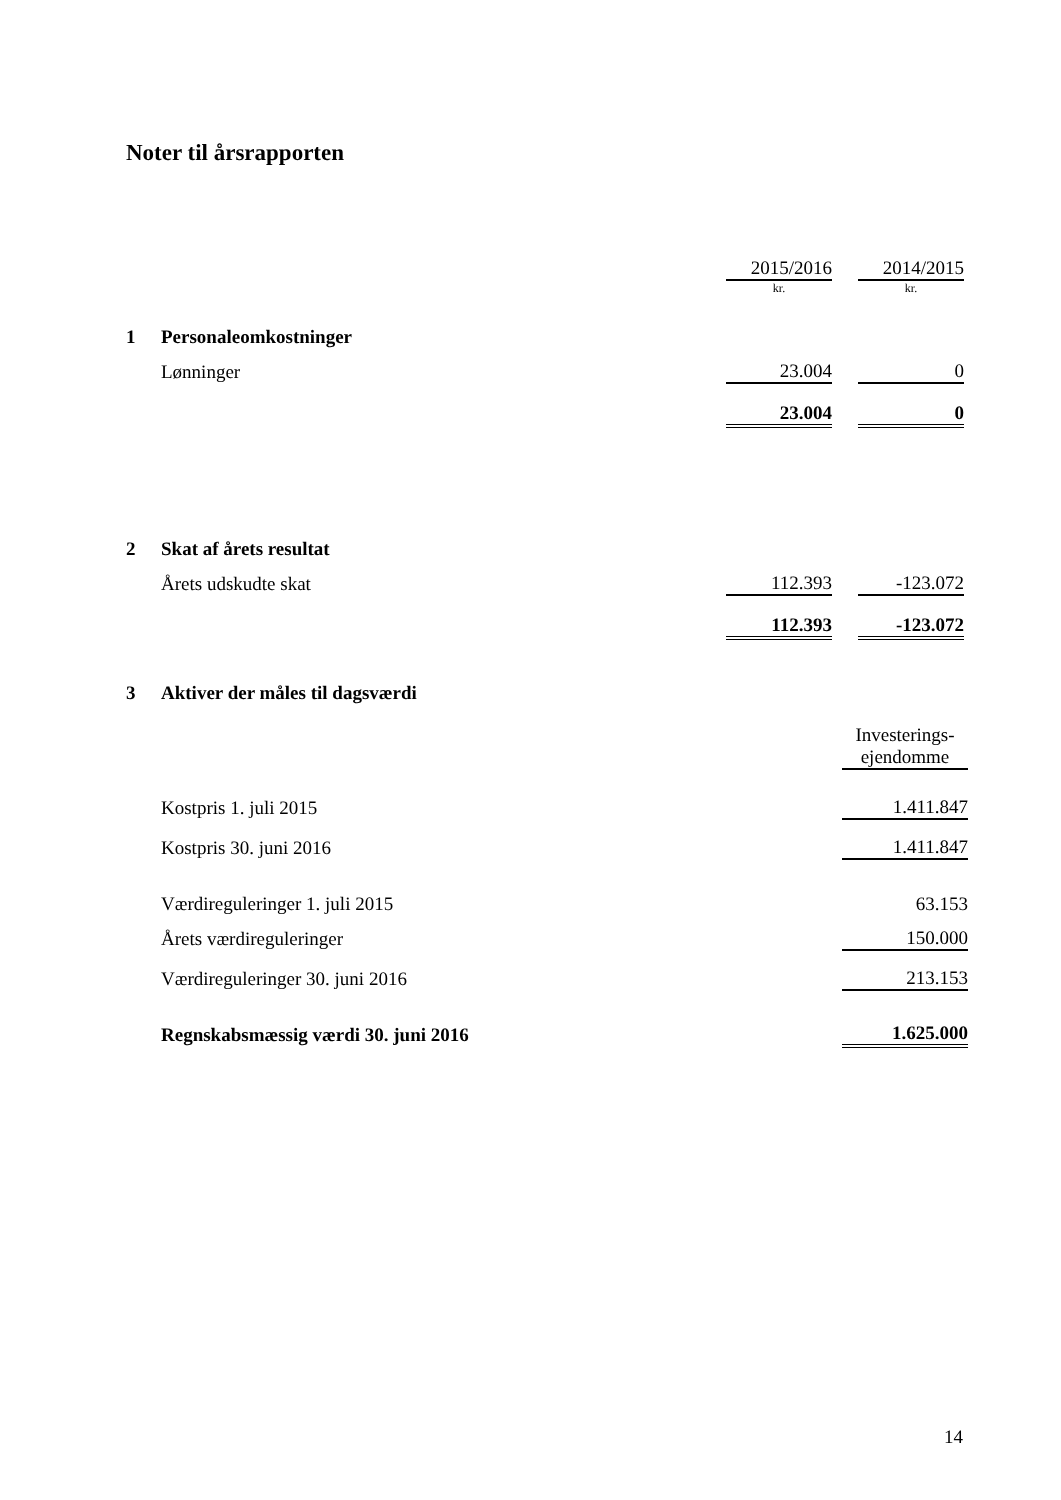Noter til årsrapporten
| | | 2015/2016 | | 2014/2015 |
| | | kr. | | kr. |
| 1 | Personaleomkostninger | | | |
| | Lønninger | 23.004 | | 0 |
| | | 23.004 | | 0 |
| 2 | Skat af årets resultat | | | |
| | Årets udskudte skat | 112.393 | | -123.072 |
| | | 112.393 | | -123.072 |
| 3 | Aktiver der måles til dagsværdi | |
| | | Investerings- ejendomme |
| | Kostpris 1. juli 2015 | 1.411.847 |
| | Kostpris 30. juni 2016 | 1.411.847 |
| | Værdireguleringer 1. juli 2015 | 63.153 |
| | Årets værdireguleringer | 150.000 |
| | Værdireguleringer 30. juni 2016 | 213.153 |
| | Regnskabsmæssig værdi 30. juni 2016 | 1.625.000 |
14